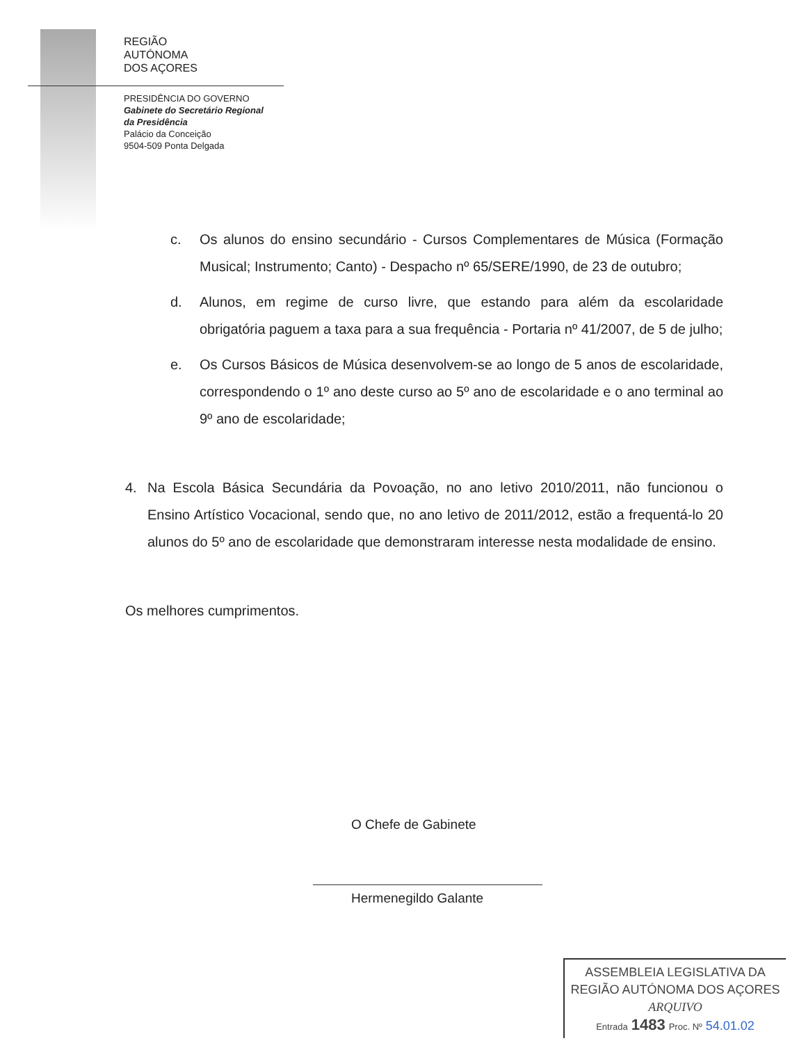REGIÃO
AUTÓNOMA
DOS AÇORES
PRESIDÊNCIA DO GOVERNO
Gabinete do Secretário Regional
da Presidência
Palácio da Conceição
9504-509 Ponta Delgada
c. Os alunos do ensino secundário - Cursos Complementares de Música (Formação Musical; Instrumento; Canto) - Despacho nº 65/SERE/1990, de 23 de outubro;
d. Alunos, em regime de curso livre, que estando para além da escolaridade obrigatória paguem a taxa para a sua frequência - Portaria nº 41/2007, de 5 de julho;
e. Os Cursos Básicos de Música desenvolvem-se ao longo de 5 anos de escolaridade, correspondendo o 1º ano deste curso ao 5º ano de escolaridade e o ano terminal ao 9º ano de escolaridade;
4. Na Escola Básica Secundária da Povoação, no ano letivo 2010/2011, não funcionou o Ensino Artístico Vocacional, sendo que, no ano letivo de 2011/2012, estão a frequentá-lo 20 alunos do 5º ano de escolaridade que demonstraram interesse nesta modalidade de ensino.
Os melhores cumprimentos.
O Chefe de Gabinete
Hermenegildo Galante
ASSEMBLEIA LEGISLATIVA DA
REGIÃO AUTÓNOMA DOS AÇORES
ARQUIVO
Entrada 1483 Proc. Nº 54.01.02